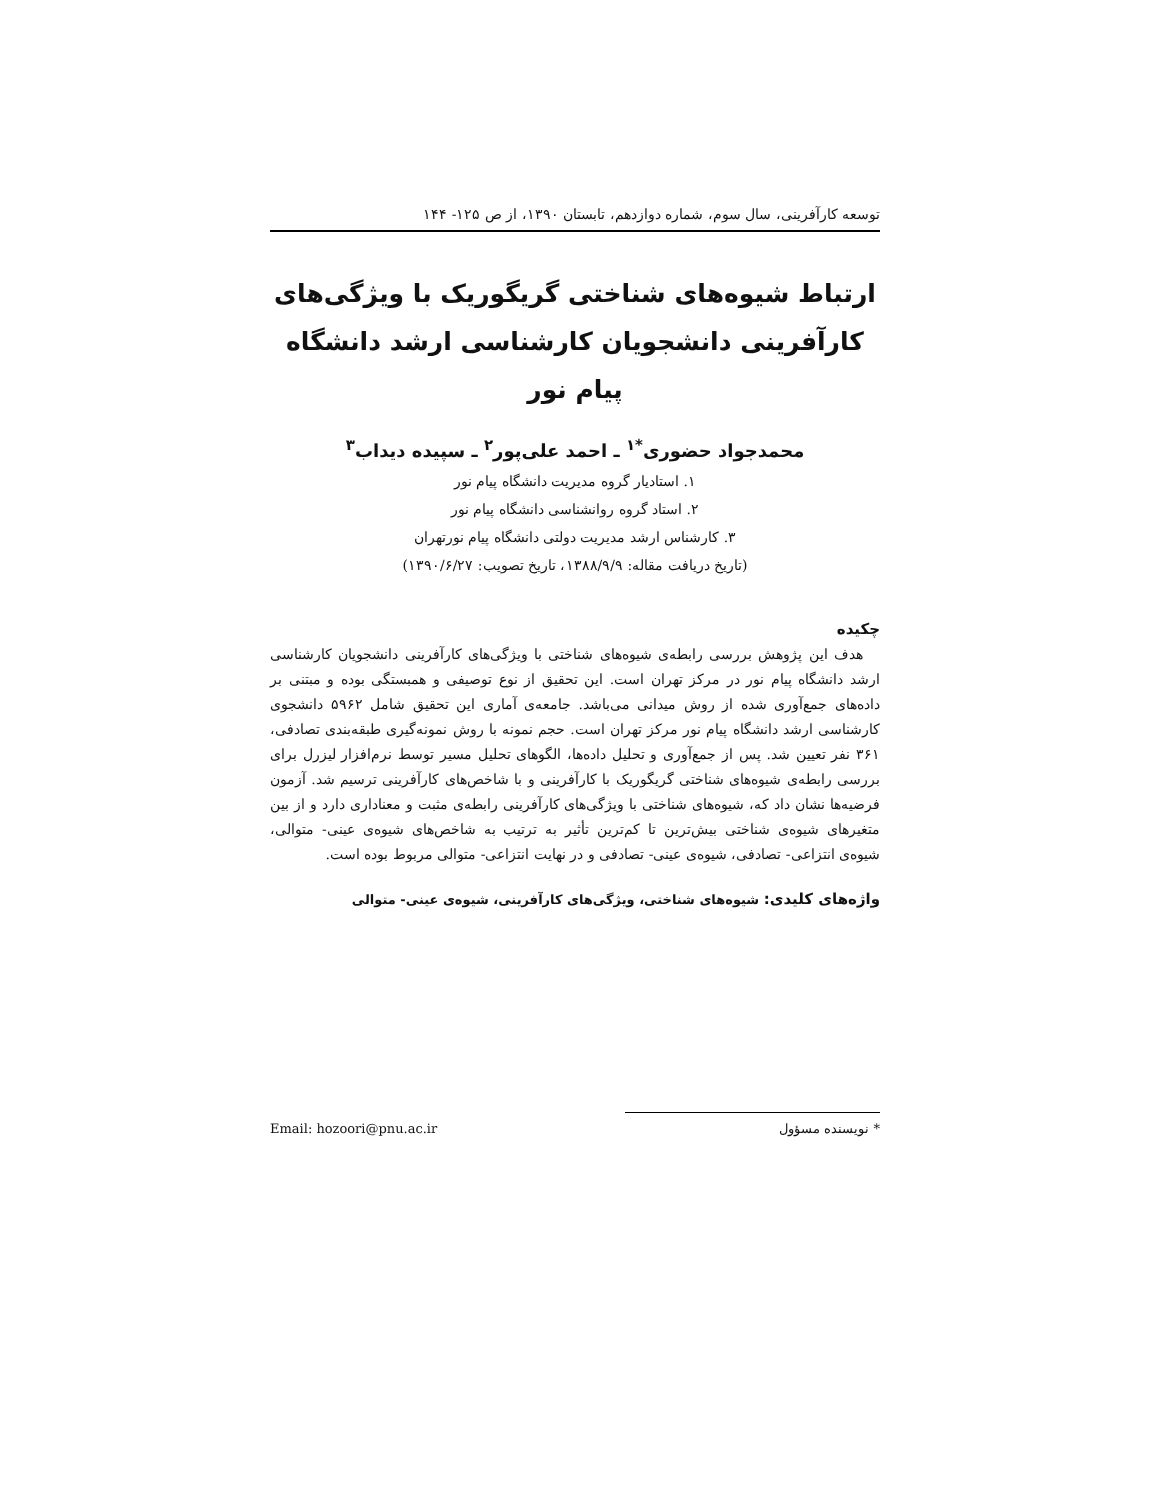توسعه کارآفرینی، سال سوم، شماره دوازدهم، تابستان ۱۳۹۰، از ص ۱۲۵- ۱۴۴
ارتباط شیوه‌های شناختی گریگوریک با ویژگی‌های
کارآفرینی دانشجویان کارشناسی ارشد دانشگاه پیام نور
محمدجواد حضوری<sup>*۱</sup> ـ احمد علی‌پور<sup>۲</sup> ـ سپیده دیداب<sup>۳</sup>
۱. استادیار گروه مدیریت دانشگاه پیام نور
۲. استاد گروه روانشناسی دانشگاه پیام نور
۳. کارشناس ارشد مدیریت دولتی دانشگاه پیام نورتهران
(تاریخ دریافت مقاله: ۱۳۸۸/۹/۹، تاریخ تصویب: ۱۳۹۰/۶/۲۷)
چکیده
هدف این پژوهش بررسی رابطه‌ی شیوه‌های شناختی با ویژگی‌های کارآفرینی دانشجویان کارشناسی ارشد دانشگاه پیام نور در مرکز تهران است. این تحقیق از نوع توصیفی و همبستگی بوده و مبتنی بر داده‌های جمع‌آوری شده از روش میدانی می‌باشد. جامعه‌ی آماری این تحقیق شامل ۵۹۶۲ دانشجوی کارشناسی ارشد دانشگاه پیام نور مرکز تهران است. حجم نمونه با روش نمونه‌گیری طبقه‌بندی تصادفی، ۳۶۱ نفر تعیین شد. پس از جمع‌آوری و تحلیل داده‌ها، الگوهای تحلیل مسیر توسط نرم‌افزار لیزرل برای بررسی رابطه‌ی شیوه‌های شناختی گریگوریک با کارآفرینی و با شاخص‌های کارآفرینی ترسیم شد. آزمون فرضیه‌ها نشان داد که، شیوه‌های شناختی با ویژگی‌های کارآفرینی رابطه‌ی مثبت و معناداری دارد و از بین متغیرهای شیوه‌ی شناختی بیش‌ترین تا کم‌ترین تأثیر به ترتیب به شاخص‌های شیوه‌ی عینی- متوالی، شیوه‌ی انتزاعی- تصادفی، شیوه‌ی عینی- تصادفی و در نهایت انتزاعی- متوالی مربوط بوده است.
واژه‌های کلیدی: شیوه‌های شناختی، ویژگی‌های کارآفرینی، شیوه‌ی عینی- متوالی
* نویسنده مسؤول Email: hozoori@pnu.ac.ir